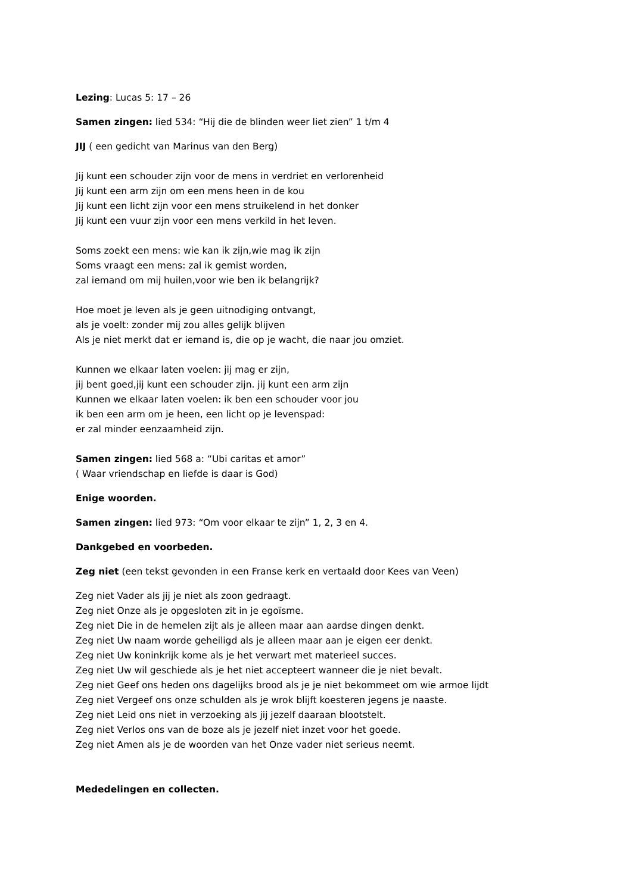Lezing: Lucas 5: 17 – 26
Samen zingen: lied 534: “Hij die de blinden weer liet zien” 1 t/m 4
JIJ ( een gedicht van Marinus van den Berg)
Jij kunt een schouder zijn voor de mens in verdriet en verlorenheid
Jij kunt een arm zijn om een mens heen in de kou
Jij kunt een licht zijn voor een mens struikelend in het donker
Jij kunt een vuur zijn voor een mens verkild in het leven.
Soms zoekt een mens: wie kan ik zijn,wie mag ik zijn
Soms vraagt een mens: zal ik gemist worden,
zal iemand om mij huilen,voor wie ben ik belangrijk?
Hoe moet je leven als je geen uitnodiging ontvangt,
als je voelt: zonder mij zou alles gelijk blijven
Als je niet merkt dat er iemand is, die op je wacht, die naar jou omziet.
Kunnen we elkaar laten voelen: jij mag er zijn,
jij bent goed,jij kunt een schouder zijn. jij kunt een arm zijn
Kunnen we elkaar laten voelen: ik ben een schouder voor jou
ik ben een arm om je heen, een licht op je levenspad:
er zal minder eenzaamheid zijn.
Samen zingen: lied 568 a: “Ubi caritas et amor”
( Waar vriendschap en liefde is daar is God)
Enige woorden.
Samen zingen: lied 973: “Om voor elkaar te zijn” 1, 2, 3 en 4.
Dankgebed en voorbeden.
Zeg niet (een tekst gevonden in een Franse kerk en vertaald door Kees van Veen)
Zeg niet Vader als jij je niet als zoon gedraagt.
Zeg niet Onze als je opgesloten zit in je egoïsme.
Zeg niet Die in de hemelen zijt als je alleen maar aan aardse dingen denkt.
Zeg niet Uw naam worde geheiligd als je alleen maar aan je eigen eer denkt.
Zeg niet Uw koninkrijk kome als je het verwart met materieel succes.
Zeg niet Uw wil geschiede als je het niet accepteert wanneer die je niet bevalt.
Zeg niet Geef ons heden ons dagelijks brood als je je niet bekommeet om wie armoe lijdt
Zeg niet Vergeef ons onze schulden als je wrok blijft koesteren jegens je naaste.
Zeg niet Leid ons niet in verzoeking als jij jezelf daaraan blootstelt.
Zeg niet Verlos ons van de boze als je jezelf niet inzet voor het goede.
Zeg niet Amen als je de woorden van het Onze vader niet serieus neemt.
Mededelingen en collecten.